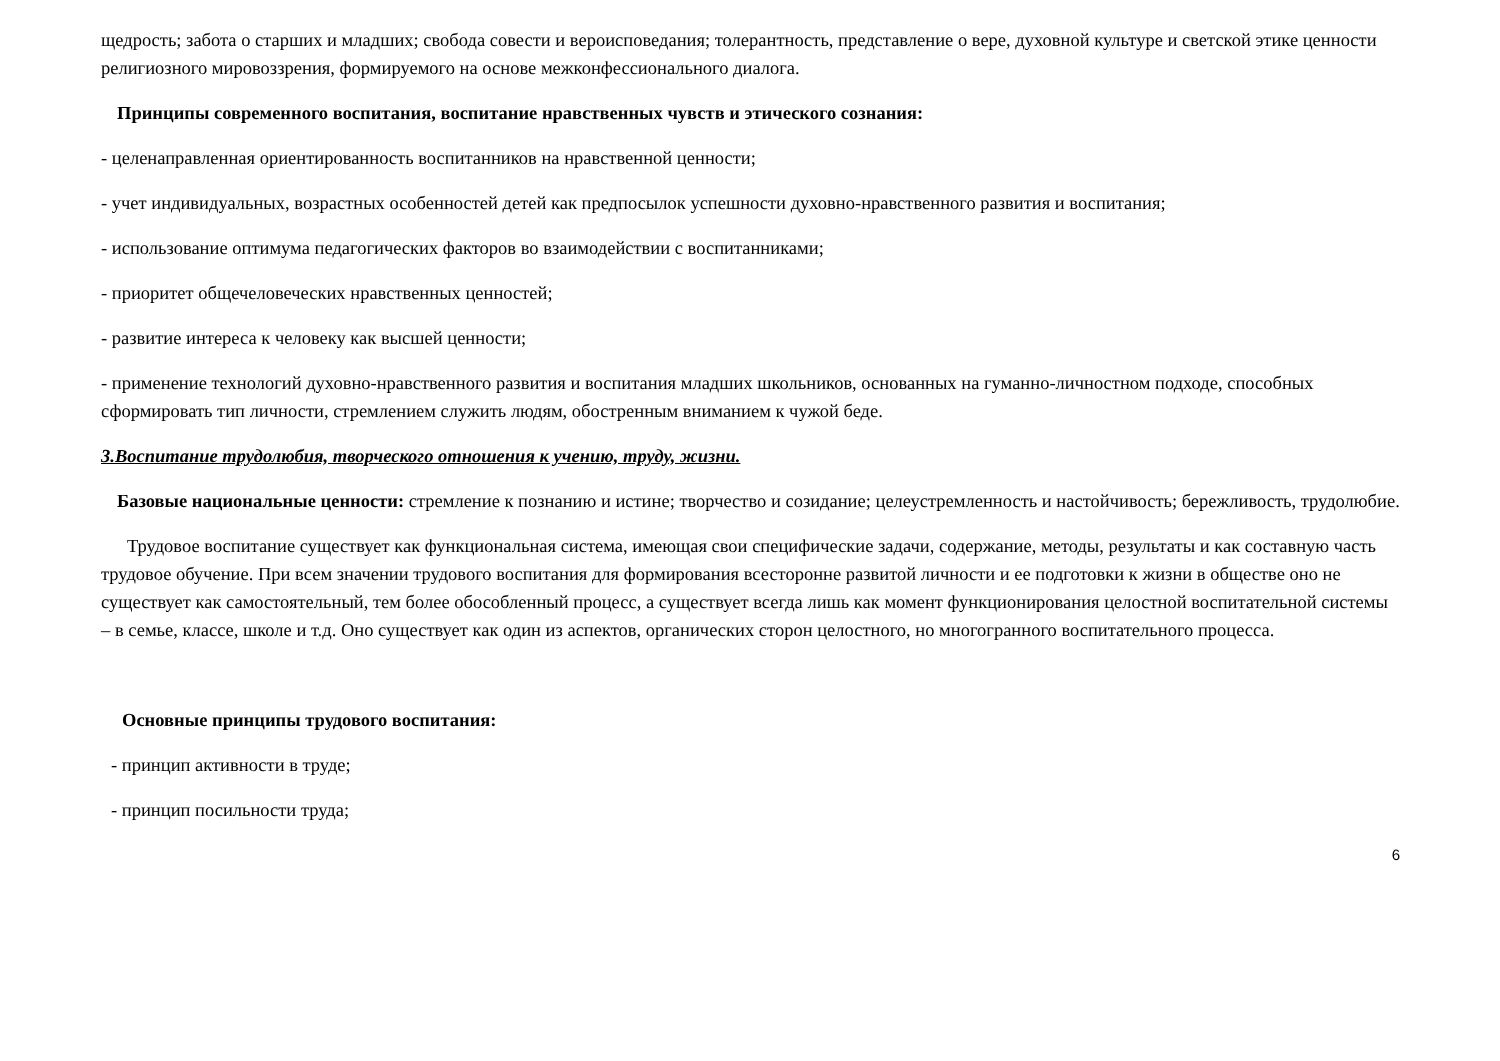щедрость; забота о старших и младших; свобода совести и вероисповедания; толерантность, представление о вере, духовной культуре и светской этике ценности религиозного мировоззрения, формируемого на основе межконфессионального диалога.
Принципы современного воспитания, воспитание нравственных чувств и этического сознания:
- целенаправленная ориентированность воспитанников на нравственной ценности;
- учет индивидуальных, возрастных особенностей детей как предпосылок успешности духовно-нравственного развития и воспитания;
- использование оптимума педагогических факторов во взаимодействии с воспитанниками;
- приоритет общечеловеческих нравственных ценностей;
- развитие интереса к человеку как высшей ценности;
- применение технологий духовно-нравственного развития и воспитания младших школьников, основанных на гуманно-личностном подходе, способных сформировать тип личности, стремлением служить людям, обостренным вниманием к чужой беде.
3.Воспитание трудолюбия, творческого отношения к учению, труду, жизни.
Базовые национальные ценности: стремление к познанию и истине; творчество и созидание; целеустремленность и настойчивость; бережливость, трудолюбие.
Трудовое воспитание существует как функциональная система, имеющая свои специфические задачи, содержание, методы, результаты и как составную часть трудовое обучение. При всем значении трудового воспитания для формирования всесторонне развитой личности и ее подготовки к жизни в обществе оно не существует как самостоятельный, тем более обособленный процесс, а существует всегда лишь как момент функционирования целостной воспитательной системы – в семье, классе, школе и т.д. Оно существует как один из аспектов, органических сторон целостного, но многогранного воспитательного процесса.
Основные принципы трудового воспитания:
- принцип активности в труде;
- принцип посильности труда;
6